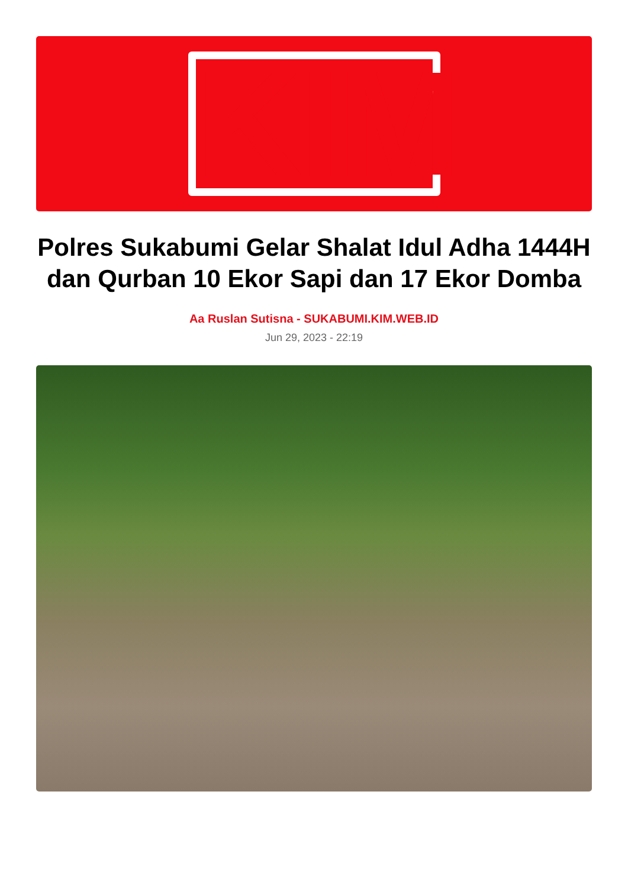KIM
Polres Sukabumi Gelar Shalat Idul Adha 1444H dan Qurban 10 Ekor Sapi dan 17 Ekor Domba
Aa Ruslan Sutisna - SUKABUMI.KIM.WEB.ID
Jun 29, 2023 - 22:19